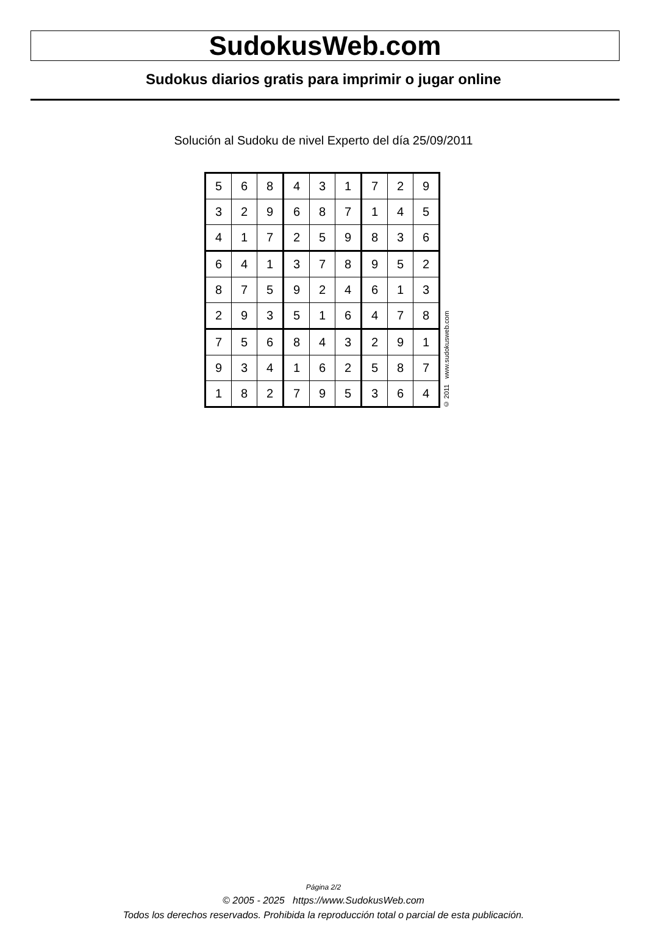SudokusWeb.com
Sudokus diarios gratis para imprimir o jugar online
Solución al Sudoku de nivel Experto del día 25/09/2011
| 5 | 6 | 8 | 4 | 3 | 1 | 7 | 2 | 9 |
| 3 | 2 | 9 | 6 | 8 | 7 | 1 | 4 | 5 |
| 4 | 1 | 7 | 2 | 5 | 9 | 8 | 3 | 6 |
| 6 | 4 | 1 | 3 | 7 | 8 | 9 | 5 | 2 |
| 8 | 7 | 5 | 9 | 2 | 4 | 6 | 1 | 3 |
| 2 | 9 | 3 | 5 | 1 | 6 | 4 | 7 | 8 |
| 7 | 5 | 6 | 8 | 4 | 3 | 2 | 9 | 1 |
| 9 | 3 | 4 | 1 | 6 | 2 | 5 | 8 | 7 |
| 1 | 8 | 2 | 7 | 9 | 5 | 3 | 6 | 4 |
© 2011 www.sudokusweb.com
Página 2/2
© 2005 - 2025 https://www.SudokusWeb.com
Todos los derechos reservados. Prohibida la reproducción total o parcial de esta publicación.